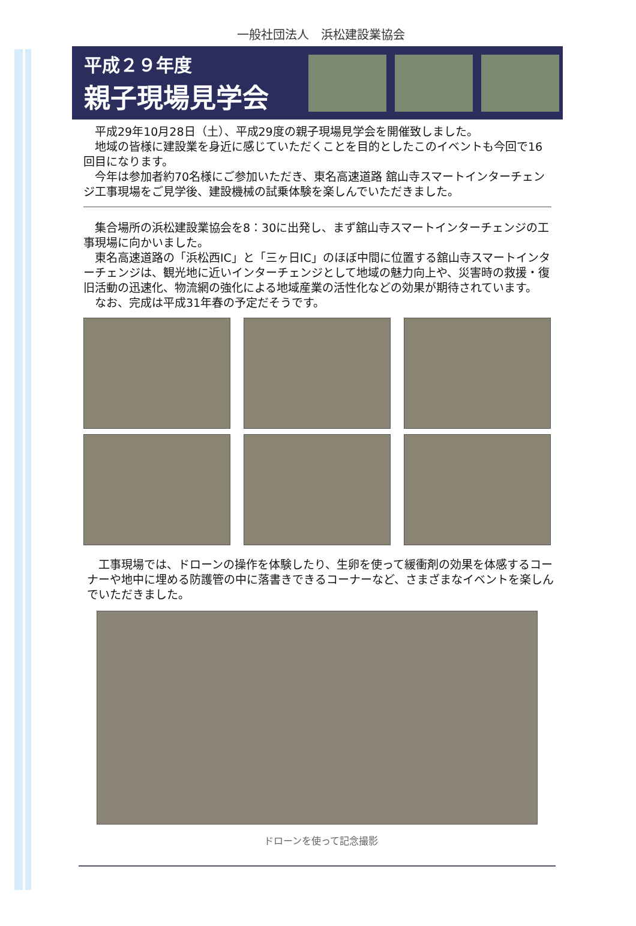一般社団法人　浜松建設業協会
平成２９年度
親子現場見学会
　平成29年10月28日（土）、平成29度の親子現場見学会を開催致しました。
　地域の皆様に建設業を身近に感じていただくことを目的としたこのイベントも今回で16回目になります。
　今年は参加者約70名様にご参加いただき、東名高速道路 舘山寺スマートインターチェンジ工事現場をご見学後、建設機械の試乗体験を楽しんでいただきました。
　集合場所の浜松建設業協会を8：30に出発し、まず舘山寺スマートインターチェンジの工事現場に向かいました。
　東名高速道路の「浜松西IC」と「三ヶ日IC」のほぼ中間に位置する舘山寺スマートインターチェンジは、観光地に近いインターチェンジとして地域の魅力向上や、災害時の救援・復旧活動の迅速化、物流網の強化による地域産業の活性化などの効果が期待されています。
　なお、完成は平成31年春の予定だそうです。
　工事現場では、ドローンの操作を体験したり、生卵を使って緩衝剤の効果を体感するコーナーや地中に埋める防護管の中に落書きできるコーナーなど、さまざまなイベントを楽しんでいただきました。
ドローンを使って記念撮影